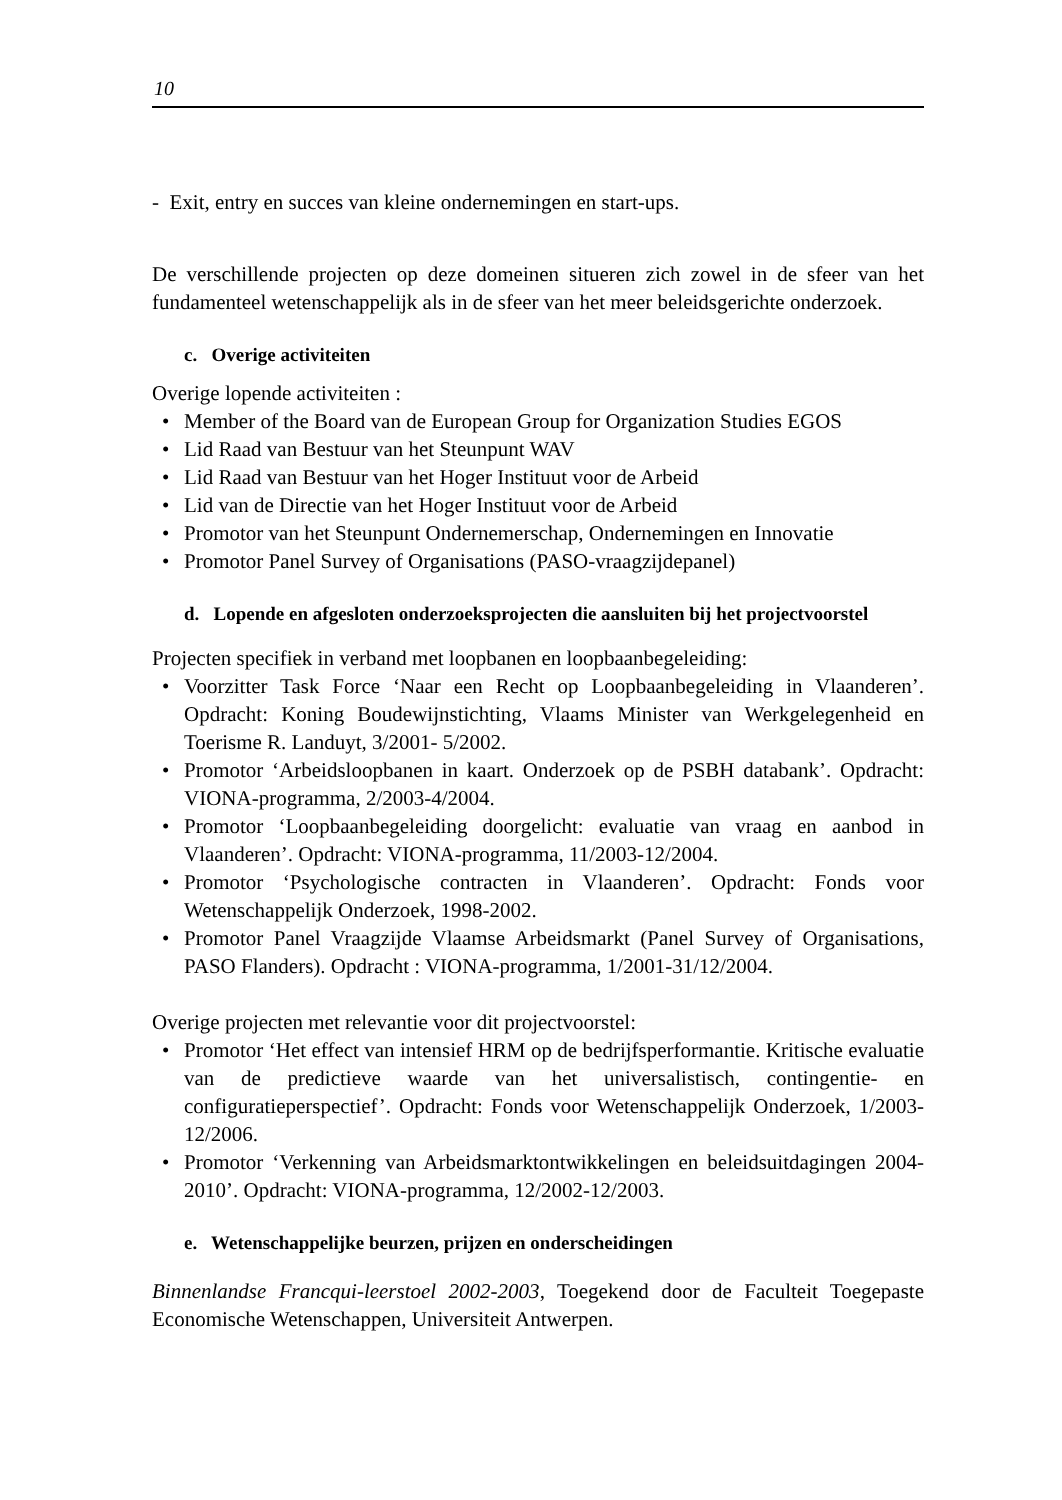10
- Exit, entry en succes van kleine ondernemingen en start-ups.
De verschillende projecten op deze domeinen situeren zich zowel in de sfeer van het fundamenteel wetenschappelijk als in de sfeer van het meer beleidsgerichte onderzoek.
c. Overige activiteiten
Overige lopende activiteiten :
• Member of the Board van de European Group for Organization Studies EGOS
• Lid Raad van Bestuur van het Steunpunt WAV
• Lid Raad van Bestuur van het Hoger Instituut voor de Arbeid
• Lid van de Directie van het Hoger Instituut voor de Arbeid
• Promotor van het Steunpunt Ondernemerschap, Ondernemingen en Innovatie
• Promotor Panel Survey of Organisations (PASO-vraagzijdepanel)
d. Lopende en afgesloten onderzoeksprojecten die aansluiten bij het projectvoorstel
Projecten specifiek in verband met loopbanen en loopbaanbegeleiding:
• Voorzitter Task Force ‘Naar een Recht op Loopbaanbegeleiding in Vlaanderen’. Opdracht: Koning Boudewijnstichting, Vlaams Minister van Werkgelegenheid en Toerisme R. Landuyt, 3/2001- 5/2002.
• Promotor ‘Arbeidsloopbanen in kaart. Onderzoek op de PSBH databank’. Opdracht: VIONA-programma, 2/2003-4/2004.
• Promotor ‘Loopbaanbegeleiding doorgelicht: evaluatie van vraag en aanbod in Vlaanderen’. Opdracht: VIONA-programma, 11/2003-12/2004.
• Promotor ‘Psychologische contracten in Vlaanderen’. Opdracht: Fonds voor Wetenschappelijk Onderzoek, 1998-2002.
• Promotor Panel Vraagzijde Vlaamse Arbeidsmarkt (Panel Survey of Organisations, PASO Flanders). Opdracht : VIONA-programma, 1/2001-31/12/2004.
Overige projecten met relevantie voor dit projectvoorstel:
• Promotor ‘Het effect van intensief HRM op de bedrijfsperformantie. Kritische evaluatie van de predictieve waarde van het universalistisch, contingentie- en configuratieperspectief’. Opdracht: Fonds voor Wetenschappelijk Onderzoek, 1/2003-12/2006.
• Promotor ‘Verkenning van Arbeidsmarktontwikkelingen en beleidsuitdagingen 2004-2010’. Opdracht: VIONA-programma, 12/2002-12/2003.
e. Wetenschappelijke beurzen, prijzen en onderscheidingen
Binnenlandse Francqui-leerstoel 2002-2003, Toegekend door de Faculteit Toegepaste Economische Wetenschappen, Universiteit Antwerpen.